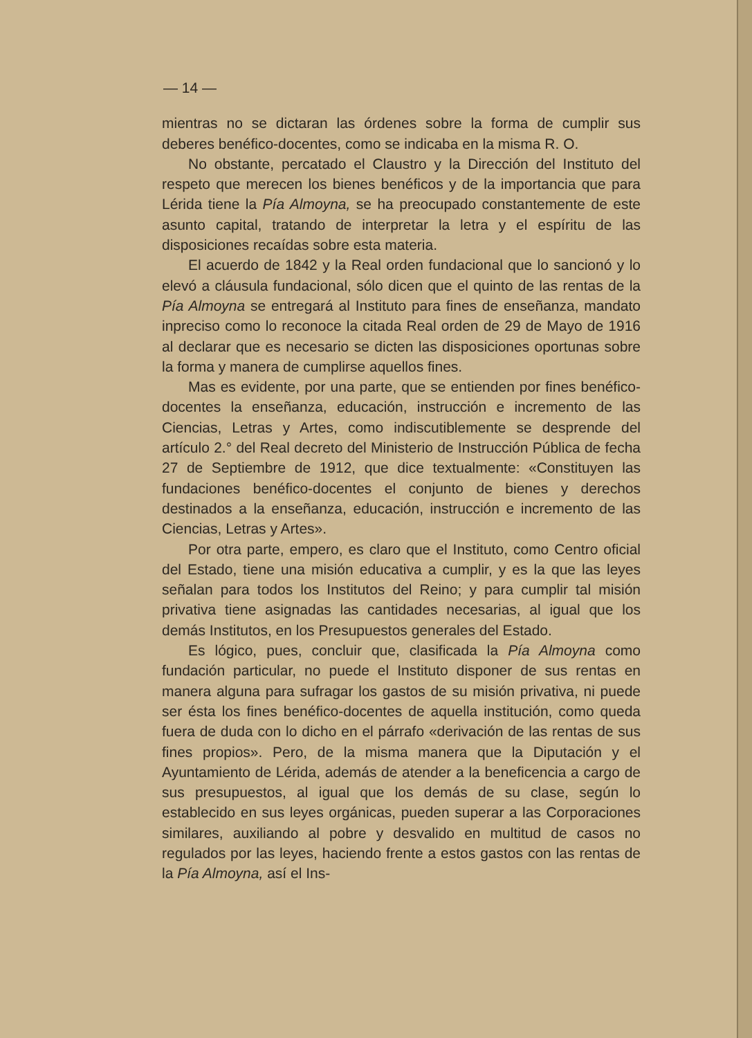— 14 —
mientras no se dictaran las órdenes sobre la forma de cumplir sus deberes benéfico-docentes, como se indicaba en la misma R. O.
No obstante, percatado el Claustro y la Dirección del Instituto del respeto que merecen los bienes benéficos y de la importancia que para Lérida tiene la Pía Almoyna, se ha preocupado constantemente de este asunto capital, tratando de interpretar la letra y el espíritu de las disposiciones recaídas sobre esta materia.
El acuerdo de 1842 y la Real orden fundacional que lo sancionó y lo elevó a cláusula fundacional, sólo dicen que el quinto de las rentas de la Pía Almoyna se entregará al Instituto para fines de enseñanza, mandato inpreciso como lo reconoce la citada Real orden de 29 de Mayo de 1916 al declarar que es necesario se dicten las disposiciones oportunas sobre la forma y manera de cumplirse aquellos fines.
Mas es evidente, por una parte, que se entienden por fines benéfico-docentes la enseñanza, educación, instrucción e incremento de las Ciencias, Letras y Artes, como indiscutiblemente se desprende del artículo 2.° del Real decreto del Ministerio de Instrucción Pública de fecha 27 de Septiembre de 1912, que dice textualmente: «Constituyen las fundaciones benéfico-docentes el conjunto de bienes y derechos destinados a la enseñanza, educación, instrucción e incremento de las Ciencias, Letras y Artes».
Por otra parte, empero, es claro que el Instituto, como Centro oficial del Estado, tiene una misión educativa a cumplir, y es la que las leyes señalan para todos los Institutos del Reino; y para cumplir tal misión privativa tiene asignadas las cantidades necesarias, al igual que los demás Institutos, en los Presupuestos generales del Estado.
Es lógico, pues, concluir que, clasificada la Pía Almoyna como fundación particular, no puede el Instituto disponer de sus rentas en manera alguna para sufragar los gastos de su misión privativa, ni puede ser ésta los fines benéfico-docentes de aquella institución, como queda fuera de duda con lo dicho en el párrafo «derivación de las rentas de sus fines propios». Pero, de la misma manera que la Diputación y el Ayuntamiento de Lérida, además de atender a la beneficencia a cargo de sus presupuestos, al igual que los demás de su clase, según lo establecido en sus leyes orgánicas, pueden superar a las Corporaciones similares, auxiliando al pobre y desvalido en multitud de casos no regulados por las leyes, haciendo frente a estos gastos con las rentas de la Pía Almoyna, así el Ins-